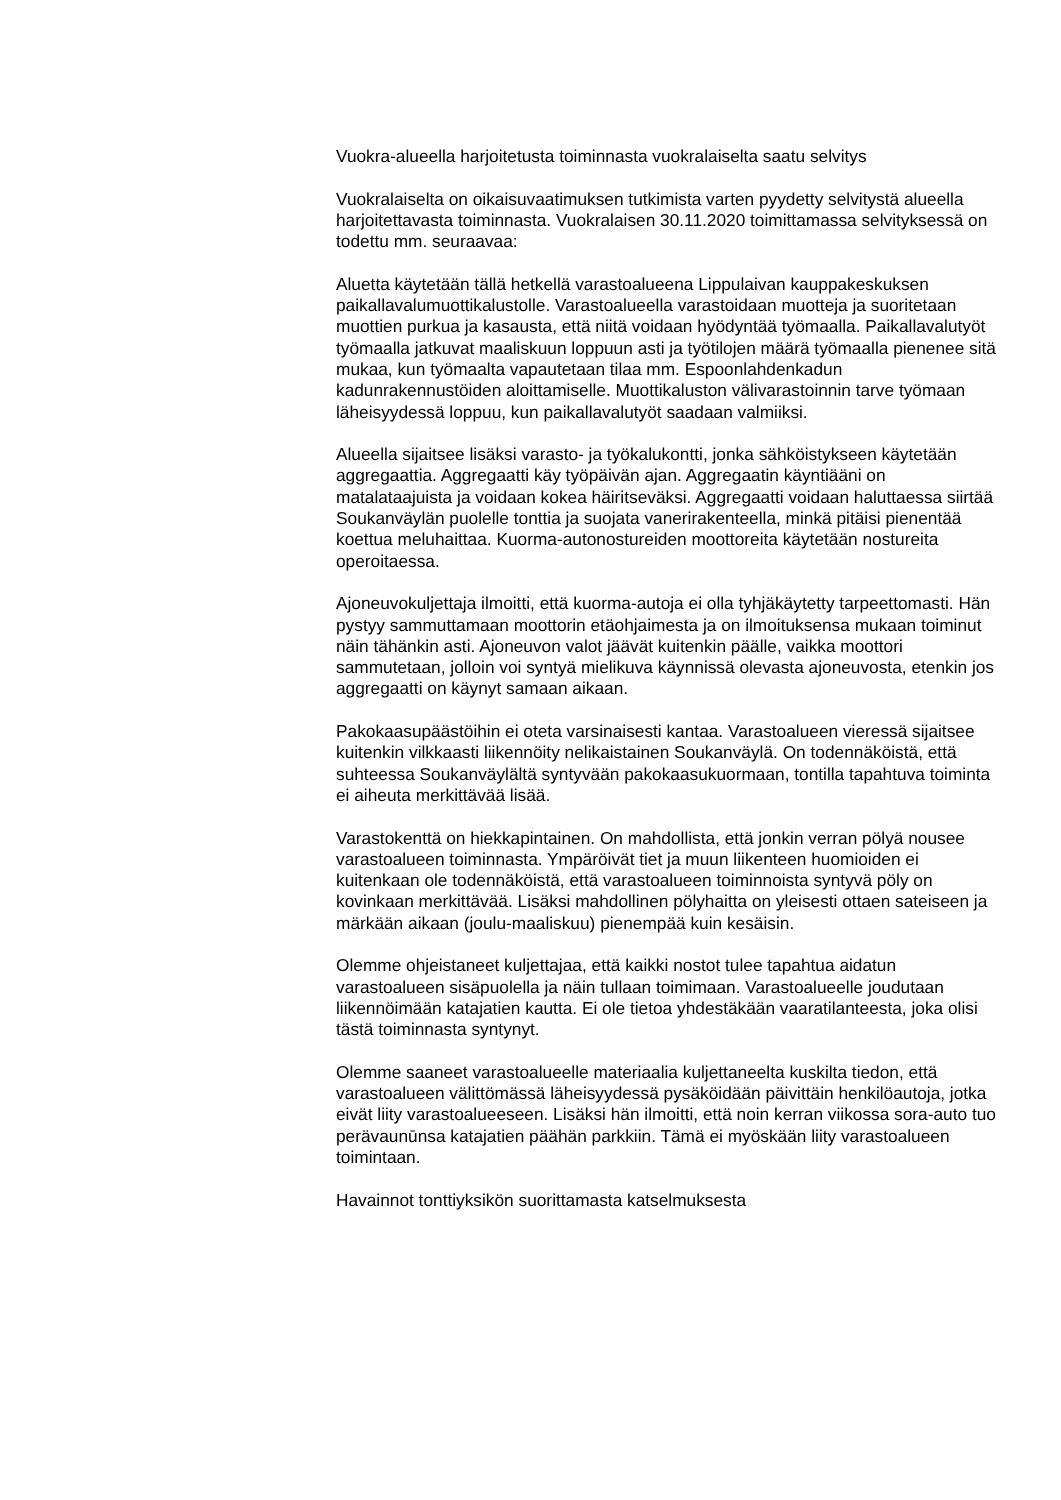Vuokra-alueella harjoitetusta toiminnasta vuokralaiselta saatu selvitys
Vuokralaiselta on oikaisuvaatimuksen tutkimista varten pyydetty selvitystä alueella harjoitettavasta toiminnasta. Vuokralaisen 30.11.2020 toimittamassa selvityksessä on todettu mm. seuraavaa:
Aluetta käytetään tällä hetkellä varastoalueena Lippulaivan kauppakeskuksen paikallavalumuottikalustolle. Varastoalueella varastoidaan muotteja ja suoritetaan muottien purkua ja kasausta, että niitä voidaan hyödyntää työmaalla. Paikallavalutyöt työmaalla jatkuvat maaliskuun loppuun asti ja työtilojen määrä työmaalla pienenee sitä mukaa, kun työmaalta vapautetaan tilaa mm. Espoonlahdenkadun kadunrakennustöiden aloittamiselle. Muottikaluston välivarastoinnin tarve työmaan läheisyydessä loppuu, kun paikallavalutyöt saadaan valmiiksi.
Alueella sijaitsee lisäksi varasto- ja työkalukontti, jonka sähköistykseen käytetään aggregaattia. Aggregaatti käy työpäivän ajan. Aggregaatin käyntiääni on matalataajuista ja voidaan kokea häiritseväksi. Aggregaatti voidaan haluttaessa siirtää Soukanväylän puolelle tonttia ja suojata vanerirakenteella, minkä pitäisi pienentää koettua meluhaittaa. Kuorma-autonostureiden moottoreita käytetään nostureita operoitaessa.
Ajoneuvokuljettaja ilmoitti, että kuorma-autoja ei olla tyhjäkäytetty tarpeettomasti. Hän pystyy sammuttamaan moottorin etäohjaimesta ja on ilmoituksensa mukaan toiminut näin tähänkin asti. Ajoneuvon valot jäävät kuitenkin päälle, vaikka moottori sammutetaan, jolloin voi syntyä mielikuva käynnissä olevasta ajoneuvosta, etenkin jos aggregaatti on käynyt samaan aikaan.
Pakokaasupäästöihin ei oteta varsinaisesti kantaa. Varastoalueen vieressä sijaitsee kuitenkin vilkkaasti liikennöity nelikaistainen Soukanväylä. On todennäköistä, että suhteessa Soukanväylältä syntyvään pakokaasukuormaan, tontilla tapahtuva toiminta ei aiheuta merkittävää lisää.
Varastokenttä on hiekkapintainen. On mahdollista, että jonkin verran pölyä nousee varastoalueen toiminnasta. Ympäröivät tiet ja muun liikenteen huomioiden ei kuitenkaan ole todennäköistä, että varastoalueen toiminnoista syntyvä pöly on kovinkaan merkittävää. Lisäksi mahdollinen pölyhaitta on yleisesti ottaen sateiseen ja märkään aikaan (joulu-maaliskuu) pienempää kuin kesäisin.
Olemme ohjeistaneet kuljettajaa, että kaikki nostot tulee tapahtua aidatun varastoalueen sisäpuolella ja näin tullaan toimimaan. Varastoalueelle joudutaan liikennöimään katajatien kautta. Ei ole tietoa yhdestäkään vaaratilanteesta, joka olisi tästä toiminnasta syntynyt.
Olemme saaneet varastoalueelle materiaalia kuljettaneelta kuskilta tiedon, että varastoalueen välittömässä läheisyydessä pysäköidään päivittäin henkilöautoja, jotka eivät liity varastoalueeseen. Lisäksi hän ilmoitti, että noin kerran viikossa sora-auto tuo perävaunūnsa katajatien päähän parkkiin. Tämä ei myöskään liity varastoalueen toimintaan.
Havainnot tonttiyksikön suorittamasta katselmuksesta